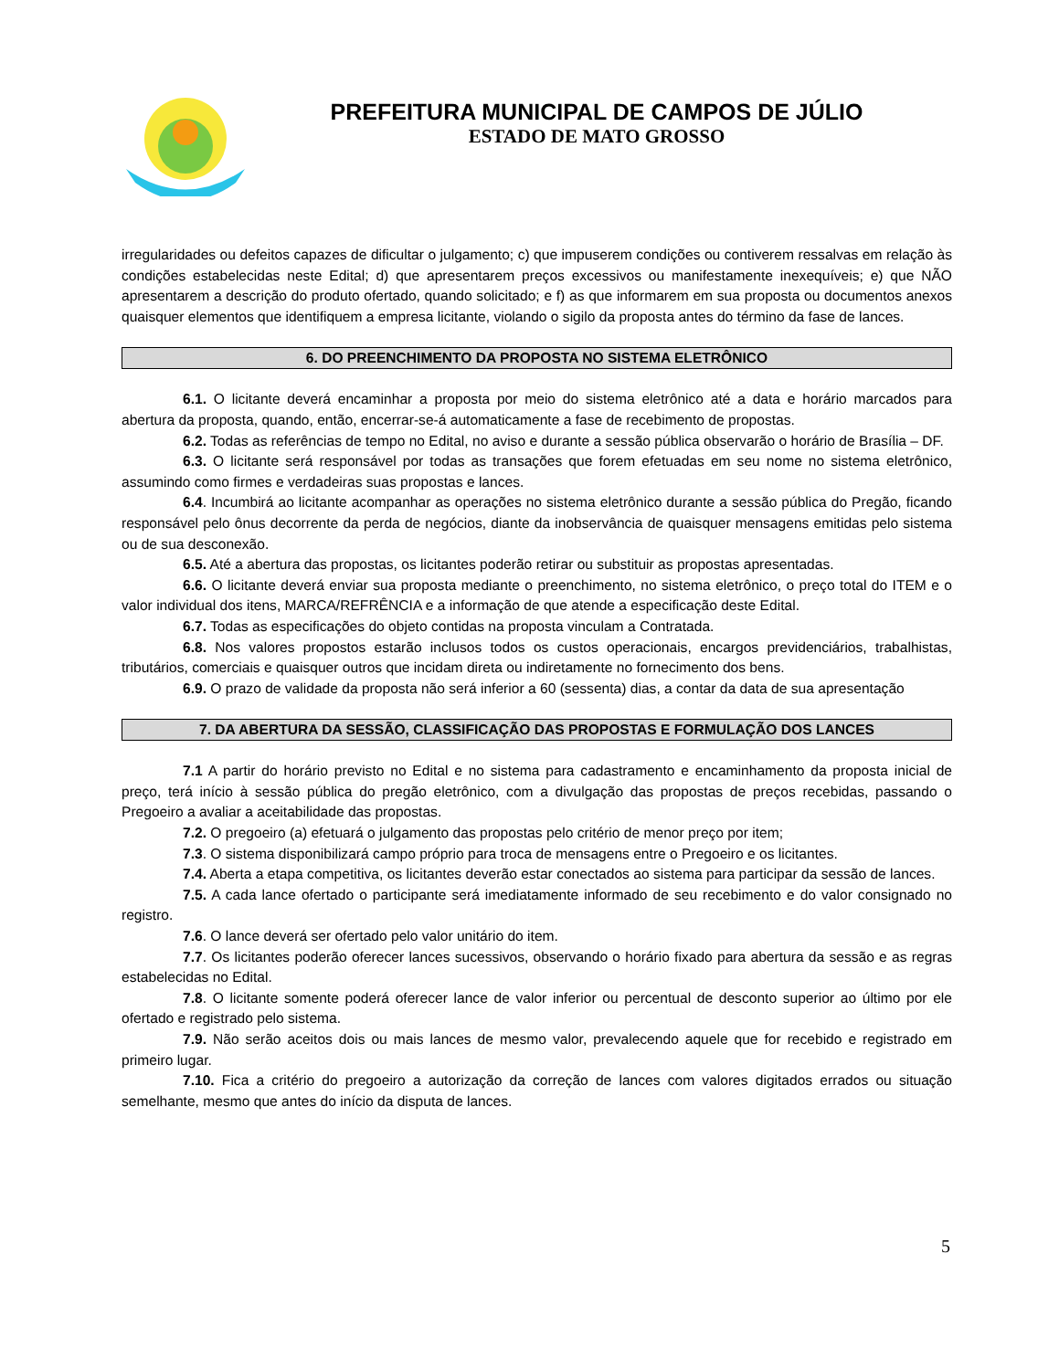PREFEITURA MUNICIPAL DE CAMPOS DE JÚLIO
ESTADO DE MATO GROSSO
irregularidades ou defeitos capazes de dificultar o julgamento; c) que impuserem condições ou contiverem ressalvas em relação às condições estabelecidas neste Edital; d) que apresentarem preços excessivos ou manifestamente inexequíveis; e) que NÃO apresentarem a descrição do produto ofertado, quando solicitado; e f) as que informarem em sua proposta ou documentos anexos quaisquer elementos que identifiquem a empresa licitante, violando o sigilo da proposta antes do término da fase de lances.
6. DO PREENCHIMENTO DA PROPOSTA NO SISTEMA ELETRÔNICO
6.1. O licitante deverá encaminhar a proposta por meio do sistema eletrônico até a data e horário marcados para abertura da proposta, quando, então, encerrar-se-á automaticamente a fase de recebimento de propostas.
6.2. Todas as referências de tempo no Edital, no aviso e durante a sessão pública observarão o horário de Brasília – DF.
6.3. O licitante será responsável por todas as transações que forem efetuadas em seu nome no sistema eletrônico, assumindo como firmes e verdadeiras suas propostas e lances.
6.4. Incumbirá ao licitante acompanhar as operações no sistema eletrônico durante a sessão pública do Pregão, ficando responsável pelo ônus decorrente da perda de negócios, diante da inobservância de quaisquer mensagens emitidas pelo sistema ou de sua desconexão.
6.5. Até a abertura das propostas, os licitantes poderão retirar ou substituir as propostas apresentadas.
6.6. O licitante deverá enviar sua proposta mediante o preenchimento, no sistema eletrônico, o preço total do ITEM e o valor individual dos itens, MARCA/REFRÊNCIA e a informação de que atende a especificação deste Edital.
6.7. Todas as especificações do objeto contidas na proposta vinculam a Contratada.
6.8. Nos valores propostos estarão inclusos todos os custos operacionais, encargos previdenciários, trabalhistas, tributários, comerciais e quaisquer outros que incidam direta ou indiretamente no fornecimento dos bens.
6.9. O prazo de validade da proposta não será inferior a 60 (sessenta) dias, a contar da data de sua apresentação
7. DA ABERTURA DA SESSÃO, CLASSIFICAÇÃO DAS PROPOSTAS E FORMULAÇÃO DOS LANCES
7.1 A partir do horário previsto no Edital e no sistema para cadastramento e encaminhamento da proposta inicial de preço, terá início à sessão pública do pregão eletrônico, com a divulgação das propostas de preços recebidas, passando o Pregoeiro a avaliar a aceitabilidade das propostas.
7.2. O pregoeiro (a) efetuará o julgamento das propostas pelo critério de menor preço por item;
7.3. O sistema disponibilizará campo próprio para troca de mensagens entre o Pregoeiro e os licitantes.
7.4. Aberta a etapa competitiva, os licitantes deverão estar conectados ao sistema para participar da sessão de lances.
7.5. A cada lance ofertado o participante será imediatamente informado de seu recebimento e do valor consignado no registro.
7.6. O lance deverá ser ofertado pelo valor unitário do item.
7.7. Os licitantes poderão oferecer lances sucessivos, observando o horário fixado para abertura da sessão e as regras estabelecidas no Edital.
7.8. O licitante somente poderá oferecer lance de valor inferior ou percentual de desconto superior ao último por ele ofertado e registrado pelo sistema.
7.9. Não serão aceitos dois ou mais lances de mesmo valor, prevalecendo aquele que for recebido e registrado em primeiro lugar.
7.10. Fica a critério do pregoeiro a autorização da correção de lances com valores digitados errados ou situação semelhante, mesmo que antes do início da disputa de lances.
5